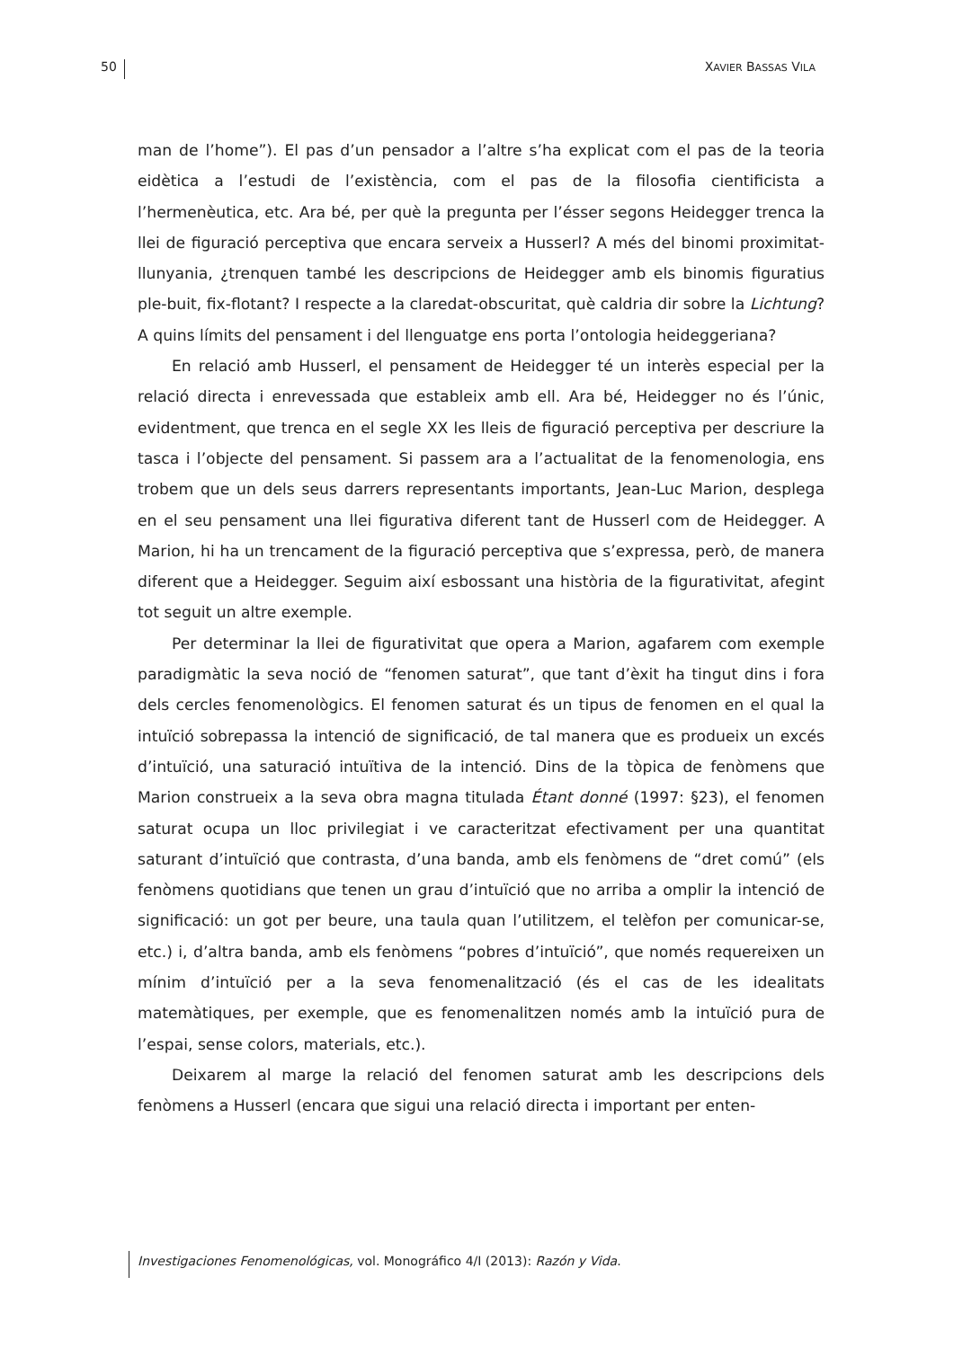50 XAVIER BASSAS VILA
man de l’home”). El pas d’un pensador a l’altre s’ha explicat com el pas de la teoria eidètica a l’estudi de l’existència, com el pas de la filosofia cientificista a l’hermenèutica, etc. Ara bé, per què la pregunta per l’ésser segons Heidegger trenca la llei de figuració perceptiva que encara serveix a Husserl? A més del binomi proximitat-llunyania, ¿trenquen també les descripcions de Heidegger amb els binomis figuratius ple-buit, fix-flotant? I respecte a la claredat-obscuritat, què caldria dir sobre la Lichtung? A quins límits del pensament i del llenguatge ens porta l’ontologia heideggeriana?
En relació amb Husserl, el pensament de Heidegger té un interès especial per la relació directa i enrevessada que estableix amb ell. Ara bé, Heidegger no és l’únic, evidentment, que trenca en el segle XX les lleis de figuració perceptiva per descriure la tasca i l’objecte del pensament. Si passem ara a l’actualitat de la fenomenologia, ens trobem que un dels seus darrers representants importants, Jean-Luc Marion, desplega en el seu pensament una llei figurativa diferent tant de Husserl com de Heidegger. A Marion, hi ha un trencament de la figuració perceptiva que s’expressa, però, de manera diferent que a Heidegger. Seguim així esbossant una història de la figurativitat, afegint tot seguit un altre exemple.
Per determinar la llei de figurativitat que opera a Marion, agafarem com exemple paradigmàtic la seva noció de “fenomen saturat”, que tant d’èxit ha tingut dins i fora dels cercles fenomenològics. El fenomen saturat és un tipus de fenomen en el qual la intuïció sobrepassa la intenció de significació, de tal manera que es produeix un excés d’intuïció, una saturació intuïtiva de la intenció. Dins de la tòpica de fenòmens que Marion construeix a la seva obra magna titulada Étant donné (1997: §23), el fenomen saturat ocupa un lloc privilegiat i ve caracteritzat efectivament per una quantitat saturant d’intuïció que contrasta, d’una banda, amb els fenòmens de “dret comú” (els fenòmens quotidians que tenen un grau d’intuïció que no arriba a omplir la intenció de significació: un got per beure, una taula quan l’utilitzem, el telèfon per comunicar-se, etc.) i, d’altra banda, amb els fenòmens “pobres d’intuïció”, que només requereixen un mínim d’intuïció per a la seva fenomenalització (és el cas de les idealitats matemàtiques, per exemple, que es fenomenalitzen només amb la intuïció pura de l’espai, sense colors, materials, etc.).
Deixarem al marge la relació del fenomen saturat amb les descripcions dels fenòmens a Husserl (encara que sigui una relació directa i important per enten-
Investigaciones Fenomenológicas, vol. Monográfico 4/I (2013): Razón y Vida.